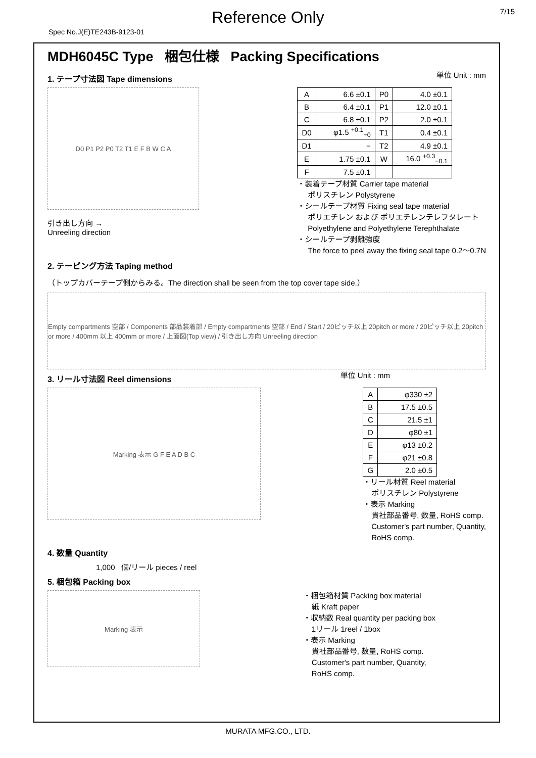Spec No.J(E)TE243B-9123-01
Reference Only 7/15
MDH6045C Type 梱包仕様 Packing Specifications
1. テープ寸法図 Tape dimensions
単位 Unit : mm
D0 P1 P2 P0 T2 T1 E F B W C A
引き出し方向 →
Unreeling direction
| A | 6.6 ±0.1 | P0 | 4.0 ±0.1 |
| B | 6.4 ±0.1 | P1 | 12.0 ±0.1 |
| C | 6.8 ±0.1 | P2 | 2.0 ±0.1 |
| D0 | φ1.5 <sup>+0.1</sup><sub>−0</sub> | T1 | 0.4 ±0.1 |
| D1 | − | T2 | 4.9 ±0.1 |
| E | 1.75 ±0.1 | W | 16.0 <sup>+0.3</sup><sub>−0.1</sub> |
| F | 7.5 ±0.1 | | |
・装着テープ材質 Carrier tape material
ポリスチレン Polystyrene
・シールテープ材質 Fixing seal tape material
ポリエチレン および ポリエチレンテレフタレート
Polyethylene and Polyethylene Terephthalate
・シールテープ剥離強度
The force to peel away the fixing seal tape 0.2〜0.7N
2. テーピング方法 Taping method
（トップカバーテープ側からみる。The direction shall be seen from the top cover tape side.）
Empty compartments 空部 / Components 部品装着部 / Empty compartments 空部 / End / Start / 20ピッチ以上 20pitch or more / 20ピッチ以上 20pitch or more / 400mm 以上 400mm or more / 上面図(Top view) / 引き出し方向 Unreeling direction
3. リール寸法図 Reel dimensions
単位 Unit : mm
Marking 表示 G F E A D B C
| A | φ330 ±2 |
| B | 17.5 ±0.5 |
| C | 21.5 ±1 |
| D | φ80 ±1 |
| E | φ13 ±0.2 |
| F | φ21 ±0.8 |
| G | 2.0 ±0.5 |
・リール材質 Reel material
ポリスチレン Polystyrene
・表示 Marking
貴社部品番号, 数量, RoHS comp.
Customer's part number, Quantity,
RoHS comp.
4. 数量 Quantity
1,000 個/リール pieces / reel
5. 梱包箱 Packing box
Marking 表示
・梱包箱材質 Packing box material
紙 Kraft paper
・収納数 Real quantity per packing box
1リール 1reel / 1box
・表示 Marking
貴社部品番号, 数量, RoHS comp.
Customer's part number, Quantity,
RoHS comp.
MURATA MFG.CO., LTD.